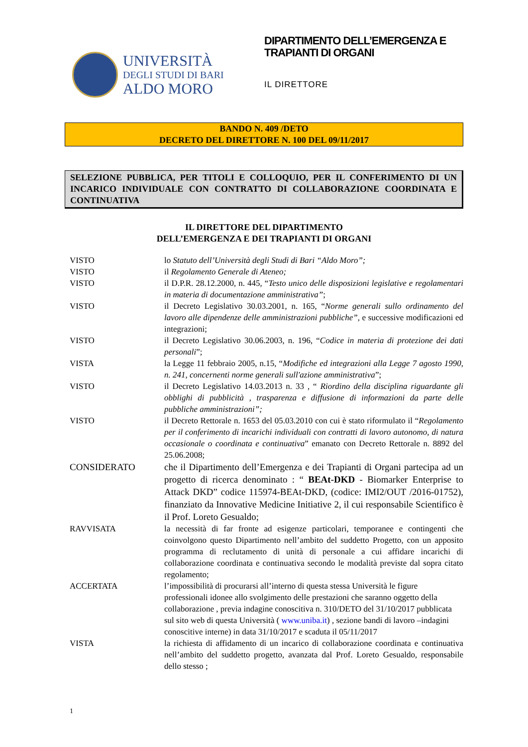UNIVERSITÀ
DEGLI STUDI DI BARI
ALDO MORO
DIPARTIMENTO DELL’EMERGENZA E TRAPIANTI DI ORGANI
IL DIRETTORE
BANDO N. 409 /DETO
DECRETO DEL DIRETTORE N. 100 DEL 09/11/2017
SELEZIONE PUBBLICA, PER TITOLI E COLLOQUIO, PER IL CONFERIMENTO DI UN INCARICO INDIVIDUALE CON CONTRATTO DI COLLABORAZIONE COORDINATA E CONTINUATIVA
IL DIRETTORE DEL DIPARTIMENTO
DELL’EMERGENZA E DEI TRAPIANTI DI ORGANI
VISTO lo Statuto dell’Università degli Studi di Bari “Aldo Moro”;
VISTO il Regolamento Generale di Ateneo;
VISTO il D.P.R. 28.12.2000, n. 445, “Testo unico delle disposizioni legislative e regolamentari in materia di documentazione amministrativa”;
VISTO il Decreto Legislativo 30.03.2001, n. 165, “Norme generali sullo ordinamento del lavoro alle dipendenze delle amministrazioni pubbliche”, e successive modificazioni ed integrazioni;
VISTO il Decreto Legislativo 30.06.2003, n. 196, “Codice in materia di protezione dei dati personali”;
VISTA la Legge 11 febbraio 2005, n.15, “Modifiche ed integrazioni alla Legge 7 agosto 1990, n. 241, concernenti norme generali sull'azione amministrativa”;
VISTO il Decreto Legislativo 14.03.2013 n. 33 , “ Riordino della disciplina riguardante gli obblighi di pubblicità , trasparenza e diffusione di informazioni da parte delle pubbliche amministrazioni”;
VISTO il Decreto Rettorale n. 1653 del 05.03.2010 con cui è stato riformulato il “Regolamento per il conferimento di incarichi individuali con contratti di lavoro autonomo, di natura occasionale o coordinata e continuativa” emanato con Decreto Rettorale n. 8892 del 25.06.2008;
CONSIDERATO che il Dipartimento dell’Emergenza e dei Trapianti di Organi partecipa ad un progetto di ricerca denominato : “ BEAt-DKD - Biomarker Enterprise to Attack DKD” codice 115974-BEAt-DKD, (codice: IMI2/OUT /2016-01752), finanziato da Innovative Medicine Initiative 2, il cui responsabile Scientifico è il Prof. Loreto Gesualdo;
RAVVISATA la necessità di far fronte ad esigenze particolari, temporanee e contingenti che coinvolgono questo Dipartimento nell’ambito del suddetto Progetto, con un apposito programma di reclutamento di unità di personale a cui affidare incarichi di collaborazione coordinata e continuativa secondo le modalità previste dal sopra citato regolamento;
ACCERTATA l’impossibilità di procurarsi all’interno di questa stessa Università le figure professionali idonee allo svolgimento delle prestazioni che saranno oggetto della collaborazione , previa indagine conoscitiva n. 310/DETO del 31/10/2017 pubblicata sul sito web di questa Università ( www.uniba.it) , sezione bandi di lavoro –indagini conoscitive interne) in data 31/10/2017 e scaduta il 05/11/2017
VISTA la richiesta di affidamento di un incarico di collaborazione coordinata e continuativa nell’ambito del suddetto progetto, avanzata dal Prof. Loreto Gesualdo, responsabile dello stesso ;
1